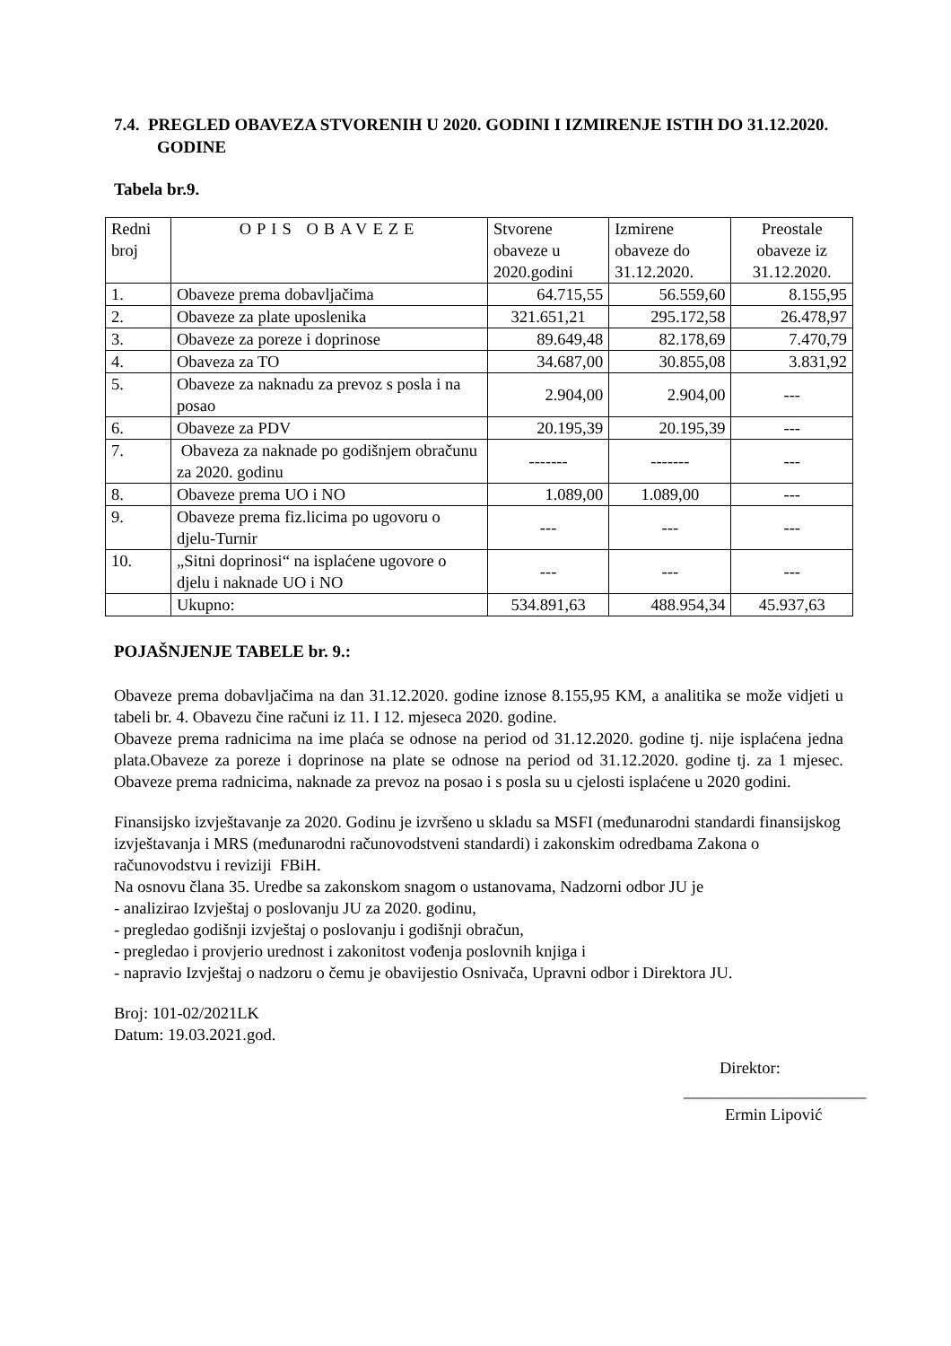7.4. PREGLED OBAVEZA STVORENIH U 2020. GODINI I IZMIRENJE ISTIH DO 31.12.2020. GODINE
Tabela br.9.
| Redni broj | OPIS OBAVEZE | Stvorene obaveze u 2020.godini | Izmirene obaveze do 31.12.2020. | Preostale obaveze iz 31.12.2020. |
| --- | --- | --- | --- | --- |
| 1. | Obaveze prema dobavljačima | 64.715,55 | 56.559,60 | 8.155,95 |
| 2. | Obaveze za plate uposlenika | 321.651,21 | 295.172,58 | 26.478,97 |
| 3. | Obaveze za poreze i doprinose | 89.649,48 | 82.178,69 | 7.470,79 |
| 4. | Obaveza za TO | 34.687,00 | 30.855,08 | 3.831,92 |
| 5. | Obaveze za naknadu za prevoz s posla i na posao | 2.904,00 | 2.904,00 | --- |
| 6. | Obaveze za PDV | 20.195,39 | 20.195,39 | --- |
| 7. | Obaveza za naknade po godišnjem obračunu za 2020. godinu | ------- | ------- | --- |
| 8. | Obaveze prema UO i NO | 1.089,00 | 1.089,00 | --- |
| 9. | Obaveze prema fiz.licima po ugovoru o djelu-Turnir | --- | --- | --- |
| 10. | „Sitni doprinosi“ na isplaćene ugovore o djelu i naknade UO i NO | --- | --- | --- |
| | Ukupno: | 534.891,63 | 488.954,34 | 45.937,63 |
POJAŠNJENJE TABELE br. 9.:
Obaveze prema dobavljačima na dan 31.12.2020. godine iznose 8.155,95 KM, a analitika se može vidjeti u tabeli br. 4. Obavezu čine računi iz 11. I 12. mjeseca 2020. godine.
Obaveze prema radnicima na ime plaća se odnose na period od 31.12.2020. godine tj. nije isplaćena jedna plata.Obaveze za poreze i doprinose na plate se odnose na period od 31.12.2020. godine tj. za 1 mjesec. Obaveze prema radnicima, naknade za prevoz na posao i s posla su u cjelosti isplaćene u 2020 godini.
Finansijsko izvještavanje za 2020. Godinu je izvršeno u skladu sa MSFI (međunarodni standardi finansijskog izvještavanja i MRS (međunarodni računovodstveni standardi) i zakonskim odredbama Zakona o računovodstvu i reviziji FBiH.
Na osnovu člana 35. Uredbe sa zakonskom snagom o ustanovama, Nadzorni odbor JU je
- analizirao Izvještaj o poslovanju JU za 2020. godinu,
- pregledao godišnji izvještaj o poslovanju i godišnji obračun,
- pregledao i provjerio urednost i zakonitost vođenja poslovnih knjiga i
- napravio Izvještaj o nadzoru o čemu je obavijestio Osnivača, Upravni odbor i Direktora JU.
Broj: 101-02/2021LK
Datum: 19.03.2021.god.
Direktor:
______________________
Ermin Lipović